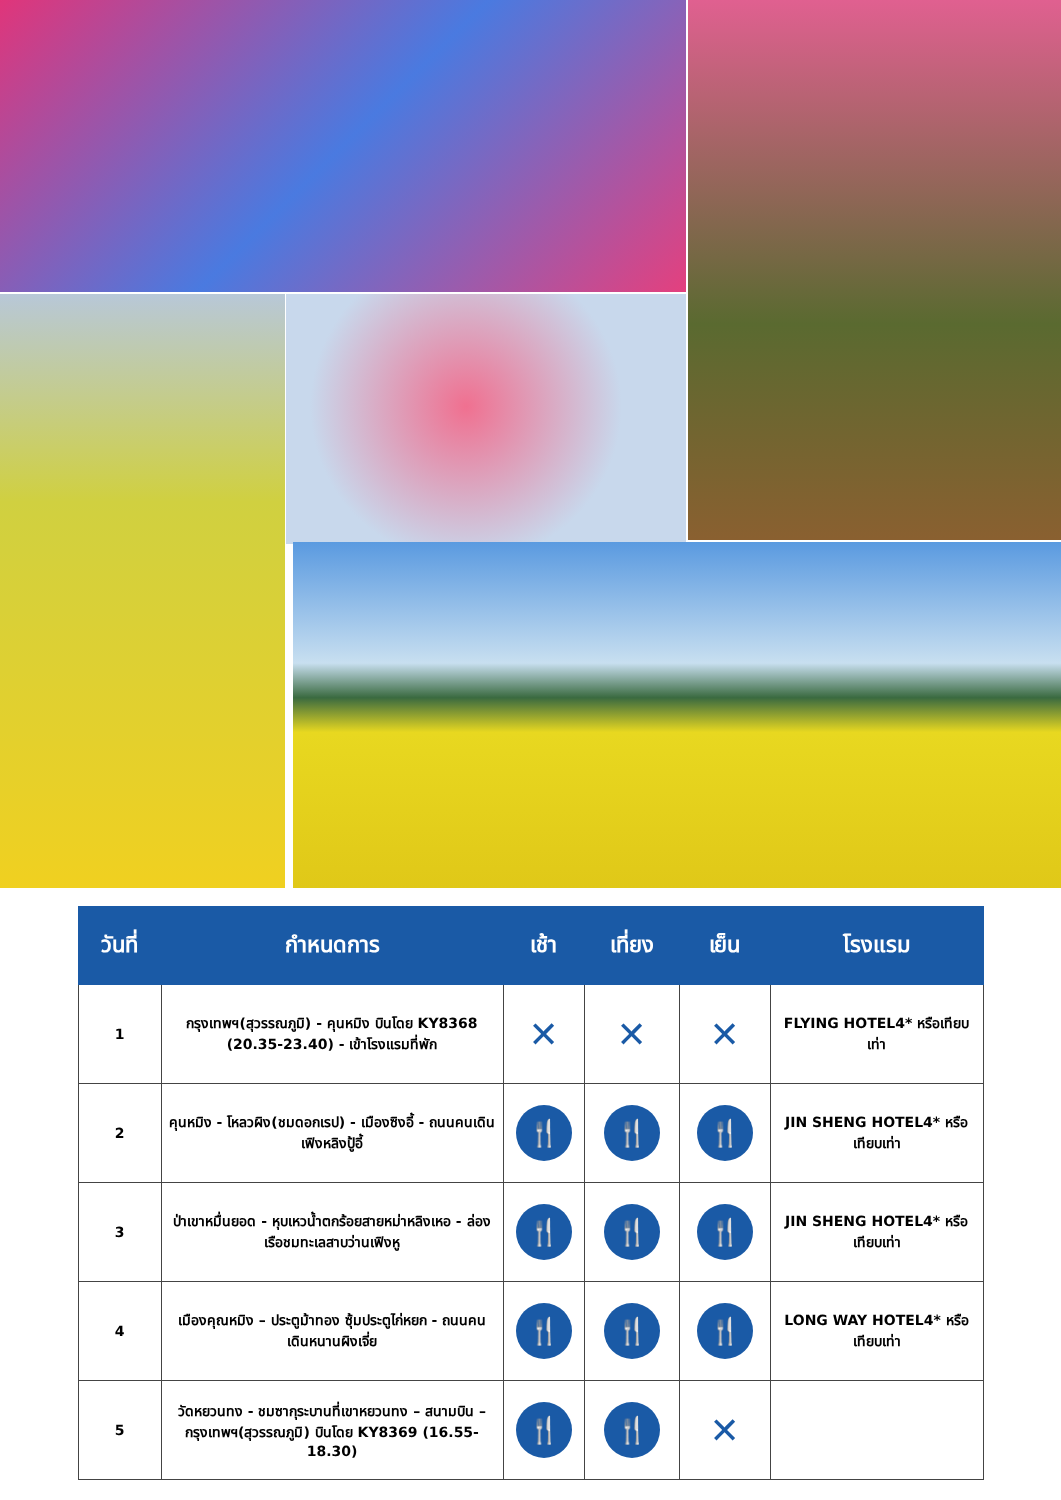| วันที่ | กำหนดการ | เช้า | เที่ยง | เย็น | โรงแรม |
| --- | --- | --- | --- | --- | --- |
| 1 | กรุงเทพฯ(สุวรรณภูมิ) - คุนหมิง บินโดย KY8368 (20.35-23.40) - เข้าโรงแรมที่พัก | ✕ | ✕ | ✕ | FLYING HOTEL4* หรือเทียบเท่า |
| 2 | คุนหมิง - โหลวผิง(ชมดอกเรป) - เมืองซิงอี้ - ถนนคนเดินเฟิงหลิงปู้อี้ | 🍴 | 🍴 | 🍴 | JIN SHENG HOTEL4* หรือเทียบเท่า |
| 3 | ป่าเขาหมื่นยอด - หุบเหวน้ำตกร้อยสายหม่าหลิงเหอ - ล่องเรือชมทะเลสาบว่านเฟิงหู | 🍴 | 🍴 | 🍴 | JIN SHENG HOTEL4* หรือเทียบเท่า |
| 4 | เมืองคุณหมิง – ประตูม้าทอง ซุ้มประตูไก่หยก - ถนนคนเดินหนานผิงเจี่ย | 🍴 | 🍴 | 🍴 | LONG WAY HOTEL4* หรือเทียบเท่า |
| 5 | วัดหยวนทง - ชมซากุระบานที่เขาหยวนทง – สนามบิน – กรุงเทพฯ(สุวรรณภูมิ) บินโดย KY8369 (16.55-18.30) | 🍴 | 🍴 | ✕ | |